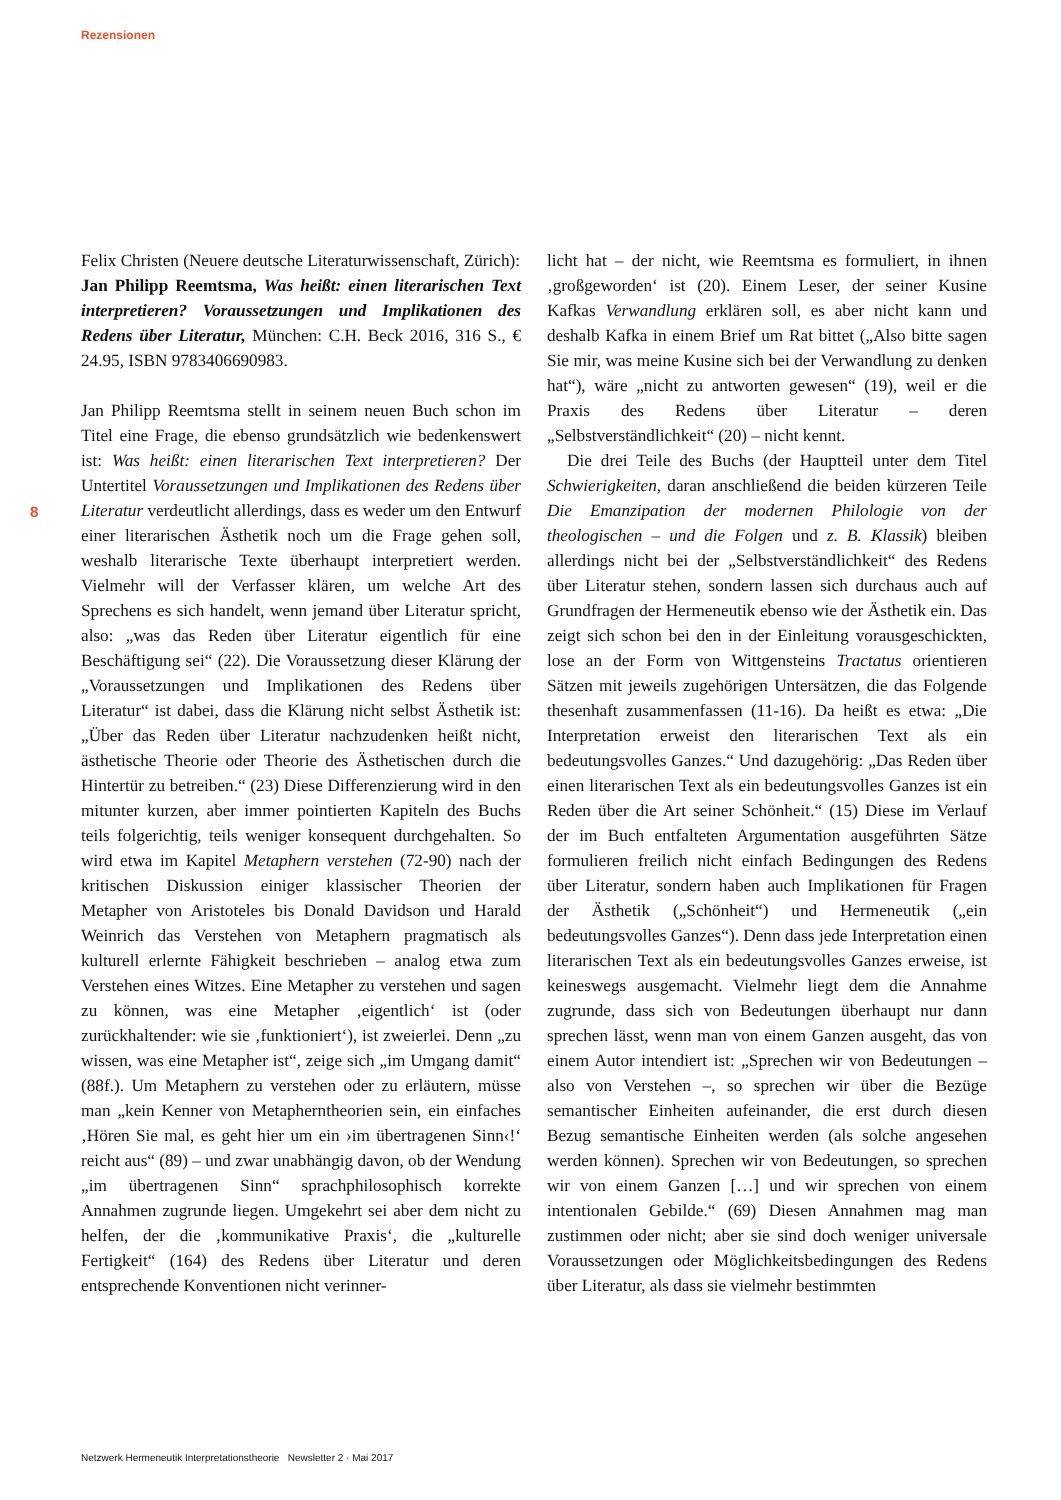Rezensionen
8
Felix Christen (Neuere deutsche Literaturwissenschaft, Zürich):
Jan Philipp Reemtsma, Was heißt: einen literarischen Text interpretieren? Voraussetzungen und Implikationen des Redens über Literatur, München: C.H. Beck 2016, 316 S., € 24.95, ISBN 9783406690983.
Jan Philipp Reemtsma stellt in seinem neuen Buch schon im Titel eine Frage, die ebenso grundsätzlich wie bedenkenswert ist: Was heißt: einen literarischen Text interpretieren? Der Untertitel Voraussetzungen und Implikationen des Redens über Literatur verdeutlicht allerdings, dass es weder um den Entwurf einer literarischen Ästhetik noch um die Frage gehen soll, weshalb literarische Texte überhaupt interpretiert werden. Vielmehr will der Verfasser klären, um welche Art des Sprechens es sich handelt, wenn jemand über Literatur spricht, also: „was das Reden über Literatur eigentlich für eine Beschäftigung sei“ (22). Die Voraussetzung dieser Klärung der „Voraussetzungen und Implikationen des Redens über Literatur“ ist dabei, dass die Klärung nicht selbst Ästhetik ist: „Über das Reden über Literatur nachzudenken heißt nicht, ästhetische Theorie oder Theorie des Ästhetischen durch die Hintertür zu betreiben.“ (23) Diese Differenzierung wird in den mitunter kurzen, aber immer pointierten Kapiteln des Buchs teils folgerichtig, teils weniger konsequent durchgehalten. So wird etwa im Kapitel Metaphern verstehen (72-90) nach der kritischen Diskussion einiger klassischer Theorien der Metapher von Aristoteles bis Donald Davidson und Harald Weinrich das Verstehen von Metaphern pragmatisch als kulturell erlernte Fähigkeit beschrieben – analog etwa zum Verstehen eines Witzes. Eine Metapher zu verstehen und sagen zu können, was eine Metapher ‚eigentlich‘ ist (oder zurückhaltender: wie sie ‚funktioniert‘), ist zweierlei. Denn „zu wissen, was eine Metapher ist“, zeige sich „im Umgang damit“ (88f.). Um Metaphern zu verstehen oder zu erläutern, müsse man „kein Kenner von Metapherntheorien sein, ein einfaches ‚Hören Sie mal, es geht hier um ein ›im übertragenen Sinn‹!‘ reicht aus“ (89) – und zwar unabhängig davon, ob der Wendung „im übertragenen Sinn“ sprachphilosophisch korrekte Annahmen zugrunde liegen. Umgekehrt sei aber dem nicht zu helfen, der die ‚kommunikative Praxis‘, die „kulturelle Fertigkeit“ (164) des Redens über Literatur und deren entsprechende Konventionen nicht verinner-
licht hat – der nicht, wie Reemtsma es formuliert, in ihnen ‚großgeworden‘ ist (20). Einem Leser, der seiner Kusine Kafkas Verwandlung erklären soll, es aber nicht kann und deshalb Kafka in einem Brief um Rat bittet („Also bitte sagen Sie mir, was meine Kusine sich bei der Verwandlung zu denken hat“), wäre „nicht zu antworten gewesen“ (19), weil er die Praxis des Redens über Literatur – deren „Selbstverständlichkeit“ (20) – nicht kennt.
Die drei Teile des Buchs (der Hauptteil unter dem Titel Schwierigkeiten, daran anschließend die beiden kürzeren Teile Die Emanzipation der modernen Philologie von der theologischen – und die Folgen und z. B. Klassik) bleiben allerdings nicht bei der „Selbstverständlichkeit“ des Redens über Literatur stehen, sondern lassen sich durchaus auch auf Grundfragen der Hermeneutik ebenso wie der Ästhetik ein. Das zeigt sich schon bei den in der Einleitung vorausgeschickten, lose an der Form von Wittgensteins Tractatus orientieren Sätzen mit jeweils zugehörigen Untersätzen, die das Folgende thesenhaft zusammenfassen (11-16). Da heißt es etwa: „Die Interpretation erweist den literarischen Text als ein bedeutungsvolles Ganzes.“ Und dazugehörig: „Das Reden über einen literarischen Text als ein bedeutungsvolles Ganzes ist ein Reden über die Art seiner Schönheit.“ (15) Diese im Verlauf der im Buch entfalteten Argumentation ausgeführten Sätze formulieren freilich nicht einfach Bedingungen des Redens über Literatur, sondern haben auch Implikationen für Fragen der Ästhetik („Schönheit“) und Hermeneutik („ein bedeutungsvolles Ganzes“). Denn dass jede Interpretation einen literarischen Text als ein bedeutungsvolles Ganzes erweise, ist keineswegs ausgemacht. Vielmehr liegt dem die Annahme zugrunde, dass sich von Bedeutungen überhaupt nur dann sprechen lässt, wenn man von einem Ganzen ausgeht, das von einem Autor intendiert ist: „Sprechen wir von Bedeutungen – also von Verstehen –, so sprechen wir über die Bezüge semantischer Einheiten aufeinander, die erst durch diesen Bezug semantische Einheiten werden (als solche angesehen werden können). Sprechen wir von Bedeutungen, so sprechen wir von einem Ganzen […] und wir sprechen von einem intentionalen Gebilde.“ (69) Diesen Annahmen mag man zustimmen oder nicht; aber sie sind doch weniger universale Voraussetzungen oder Möglichkeitsbedingungen des Redens über Literatur, als dass sie vielmehr bestimmten
Netzwerk Hermeneutik Interpretationstheorie Newsletter 2 · Mai 2017